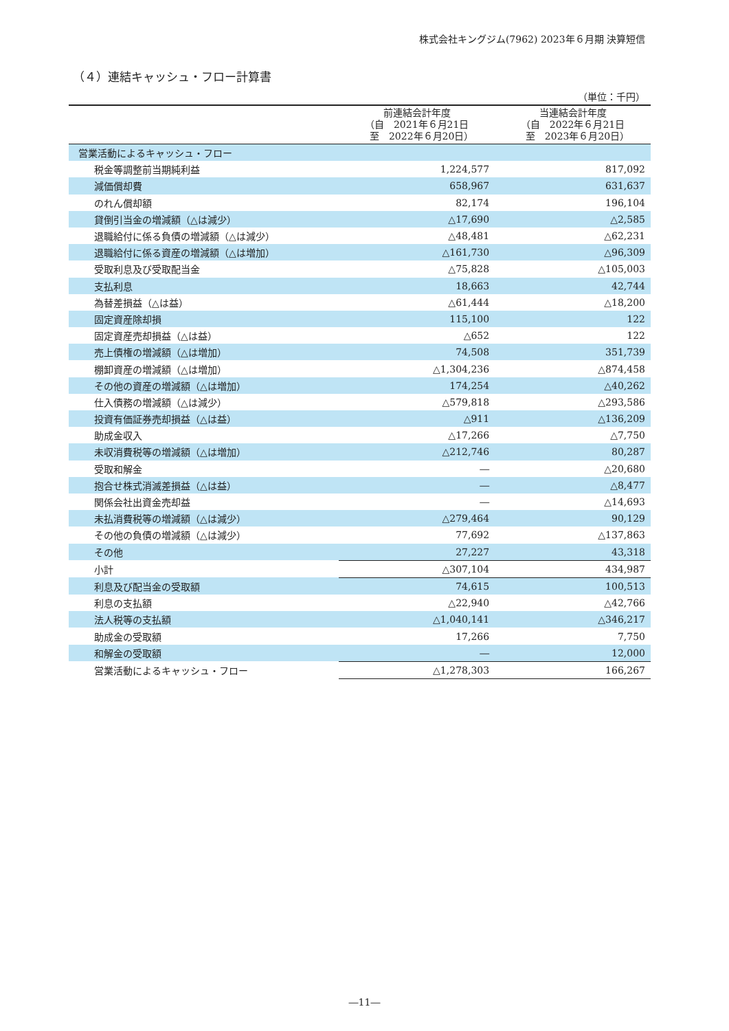株式会社キングジム(7962) 2023年６月期 決算短信
（４）連結キャッシュ・フロー計算書
（単位：千円）
| | 前連結会計年度 （自 2021年６月21日 至 2022年６月20日） | 当連結会計年度 （自 2022年６月21日 至 2023年６月20日） |
| --- | --- | --- |
| 営業活動によるキャッシュ・フロー | | |
| 税金等調整前当期純利益 | 1,224,577 | 817,092 |
| 減価償却費 | 658,967 | 631,637 |
| のれん償却額 | 82,174 | 196,104 |
| 貸倒引当金の増減額（△は減少） | △17,690 | △2,585 |
| 退職給付に係る負債の増減額（△は減少） | △48,481 | △62,231 |
| 退職給付に係る資産の増減額（△は増加） | △161,730 | △96,309 |
| 受取利息及び受取配当金 | △75,828 | △105,003 |
| 支払利息 | 18,663 | 42,744 |
| 為替差損益（△は益） | △61,444 | △18,200 |
| 固定資産除却損 | 115,100 | 122 |
| 固定資産売却損益（△は益） | △652 | 122 |
| 売上債権の増減額（△は増加） | 74,508 | 351,739 |
| 棚卸資産の増減額（△は増加） | △1,304,236 | △874,458 |
| その他の資産の増減額（△は増加） | 174,254 | △40,262 |
| 仕入債務の増減額（△は減少） | △579,818 | △293,586 |
| 投資有価証券売却損益（△は益） | △911 | △136,209 |
| 助成金収入 | △17,266 | △7,750 |
| 未収消費税等の増減額（△は増加） | △212,746 | 80,287 |
| 受取和解金 | ― | △20,680 |
| 抱合せ株式消滅差損益（△は益） | ― | △8,477 |
| 関係会社出資金売却益 | ― | △14,693 |
| 未払消費税等の増減額（△は減少） | △279,464 | 90,129 |
| その他の負債の増減額（△は減少） | 77,692 | △137,863 |
| その他 | 27,227 | 43,318 |
| 小計 | △307,104 | 434,987 |
| 利息及び配当金の受取額 | 74,615 | 100,513 |
| 利息の支払額 | △22,940 | △42,766 |
| 法人税等の支払額 | △1,040,141 | △346,217 |
| 助成金の受取額 | 17,266 | 7,750 |
| 和解金の受取額 | ― | 12,000 |
| 営業活動によるキャッシュ・フロー | △1,278,303 | 166,267 |
―11―